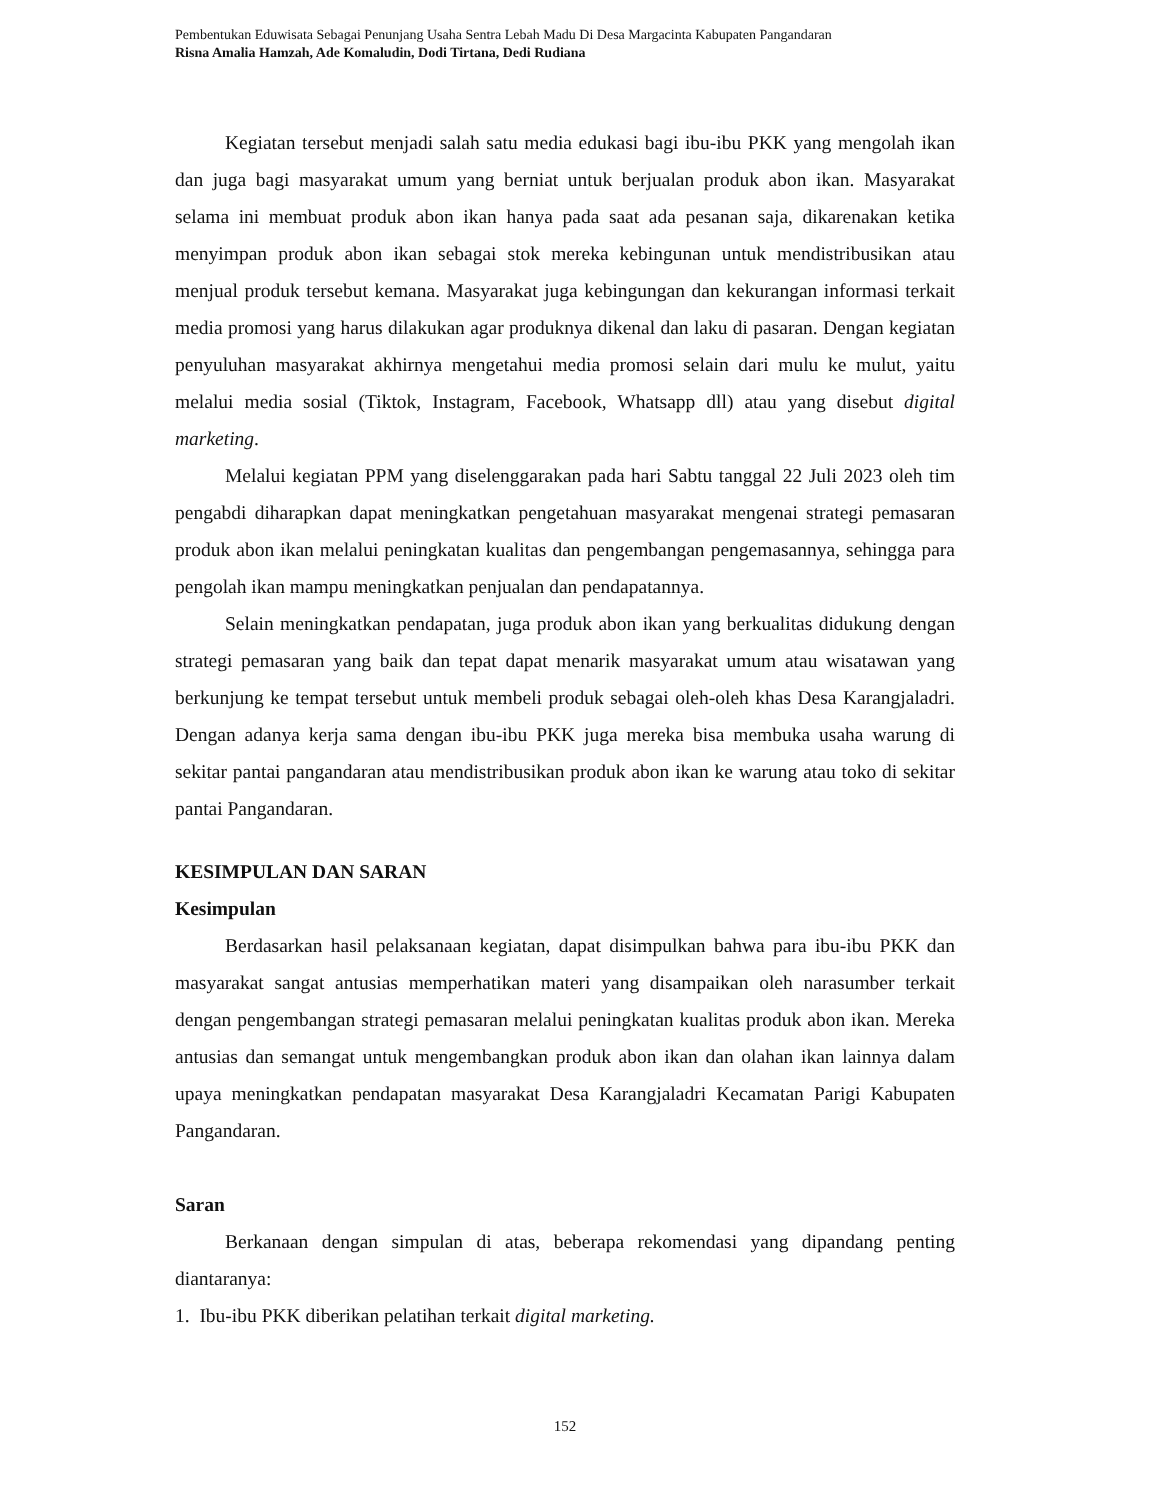Pembentukan Eduwisata Sebagai Penunjang Usaha Sentra Lebah Madu Di Desa Margacinta Kabupaten Pangandaran
Risna Amalia Hamzah, Ade Komaludin, Dodi Tirtana, Dedi Rudiana
Kegiatan tersebut menjadi salah satu media edukasi bagi ibu-ibu PKK yang mengolah ikan dan juga bagi masyarakat umum yang berniat untuk berjualan produk abon ikan. Masyarakat selama ini membuat produk abon ikan hanya pada saat ada pesanan saja, dikarenakan ketika menyimpan produk abon ikan sebagai stok mereka kebingunan untuk mendistribusikan atau menjual produk tersebut kemana. Masyarakat juga kebingungan dan kekurangan informasi terkait media promosi yang harus dilakukan agar produknya dikenal dan laku di pasaran. Dengan kegiatan penyuluhan masyarakat akhirnya mengetahui media promosi selain dari mulu ke mulut, yaitu melalui media sosial (Tiktok, Instagram, Facebook, Whatsapp dll) atau yang disebut digital marketing.
Melalui kegiatan PPM yang diselenggarakan pada hari Sabtu tanggal 22 Juli 2023 oleh tim pengabdi diharapkan dapat meningkatkan pengetahuan masyarakat mengenai strategi pemasaran produk abon ikan melalui peningkatan kualitas dan pengembangan pengemasannya, sehingga para pengolah ikan mampu meningkatkan penjualan dan pendapatannya.
Selain meningkatkan pendapatan, juga produk abon ikan yang berkualitas didukung dengan strategi pemasaran yang baik dan tepat dapat menarik masyarakat umum atau wisatawan yang berkunjung ke tempat tersebut untuk membeli produk sebagai oleh-oleh khas Desa Karangjaladri. Dengan adanya kerja sama dengan ibu-ibu PKK juga mereka bisa membuka usaha warung di sekitar pantai pangandaran atau mendistribusikan produk abon ikan ke warung atau toko di sekitar pantai Pangandaran.
KESIMPULAN DAN SARAN
Kesimpulan
Berdasarkan hasil pelaksanaan kegiatan, dapat disimpulkan bahwa para ibu-ibu PKK dan masyarakat sangat antusias memperhatikan materi yang disampaikan oleh narasumber terkait dengan pengembangan strategi pemasaran melalui peningkatan kualitas produk abon ikan. Mereka antusias dan semangat untuk mengembangkan produk abon ikan dan olahan ikan lainnya dalam upaya meningkatkan pendapatan masyarakat Desa Karangjaladri Kecamatan Parigi Kabupaten Pangandaran.
Saran
Berkanaan dengan simpulan di atas, beberapa rekomendasi yang dipandang penting diantaranya:
1. Ibu-ibu PKK diberikan pelatihan terkait digital marketing.
152